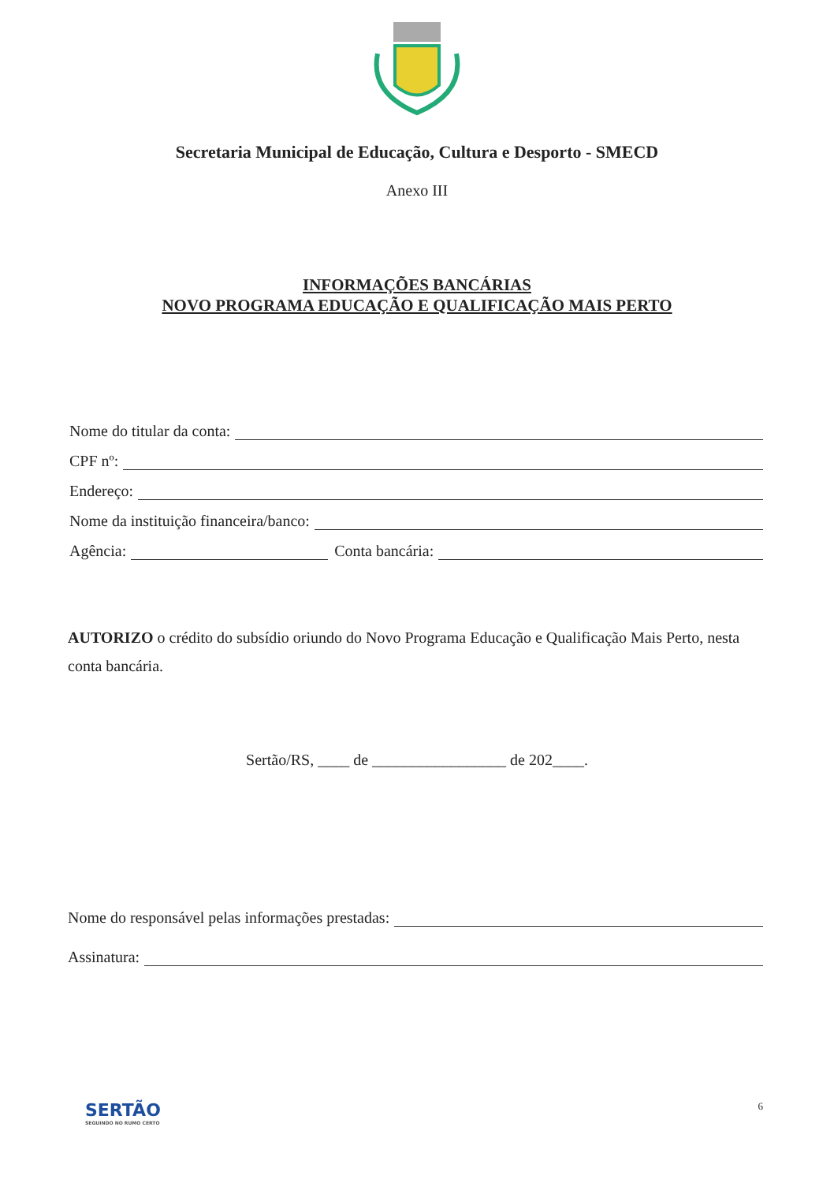Secretaria Municipal de Educação, Cultura e Desporto - SMECD
Anexo III
INFORMAÇÕES BANCÁRIAS
NOVO PROGRAMA EDUCAÇÃO E QUALIFICAÇÃO MAIS PERTO
Nome do titular da conta:
CPF nº:
Endereço:
Nome da instituição financeira/banco:
Agência: Conta bancária:
AUTORIZO o crédito do subsídio oriundo do Novo Programa Educação e Qualificação Mais Perto, nesta conta bancária.
Sertão/RS, ____ de _________________ de 202____.
Nome do responsável pelas informações prestadas:
Assinatura:
SERTÃO
SEGUINDO NO RUMO CERTO
6